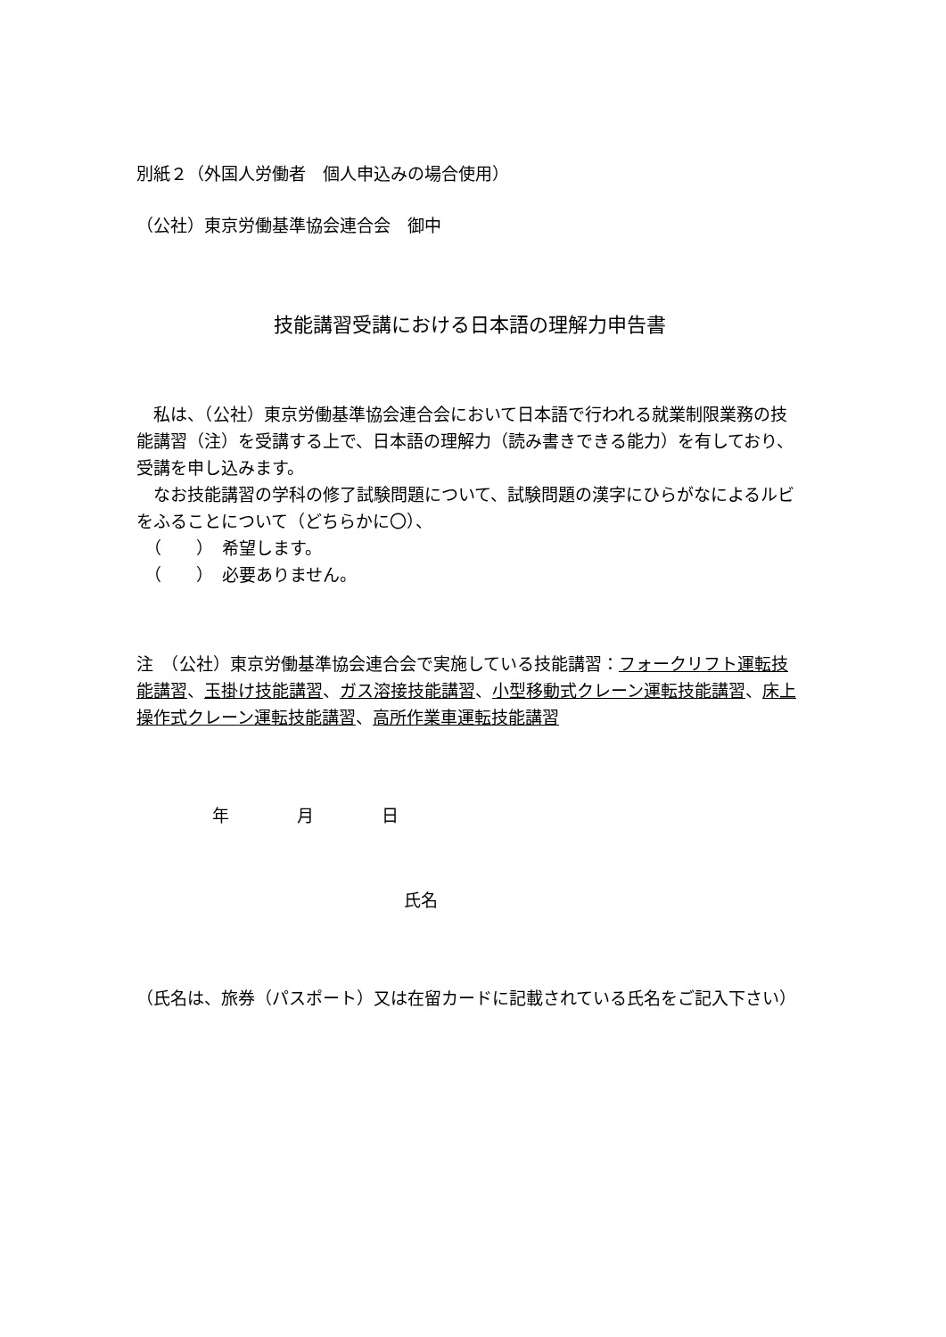別紙２（外国人労働者　個人申込みの場合使用）
（公社）東京労働基準協会連合会　御中
技能講習受講における日本語の理解力申告書
　私は、（公社）東京労働基準協会連合会において日本語で行われる就業制限業務の技能講習（注）を受講する上で、日本語の理解力（読み書きできる能力）を有しており、受講を申し込みます。
　なお技能講習の学科の修了試験問題について、試験問題の漢字にひらがなによるルビをふることについて（どちらかに〇）、
　（　　）　希望します。
　（　　）　必要ありません。
注　（公社）東京労働基準協会連合会で実施している技能講習：フォークリフト運転技能講習、玉掛け技能講習、ガス溶接技能講習、小型移動式クレーン運転技能講習、床上操作式クレーン運転技能講習、高所作業車運転技能講習
年　　　　月　　　　日
氏名
（氏名は、旅券（パスポート）又は在留カードに記載されている氏名をご記入下さい）